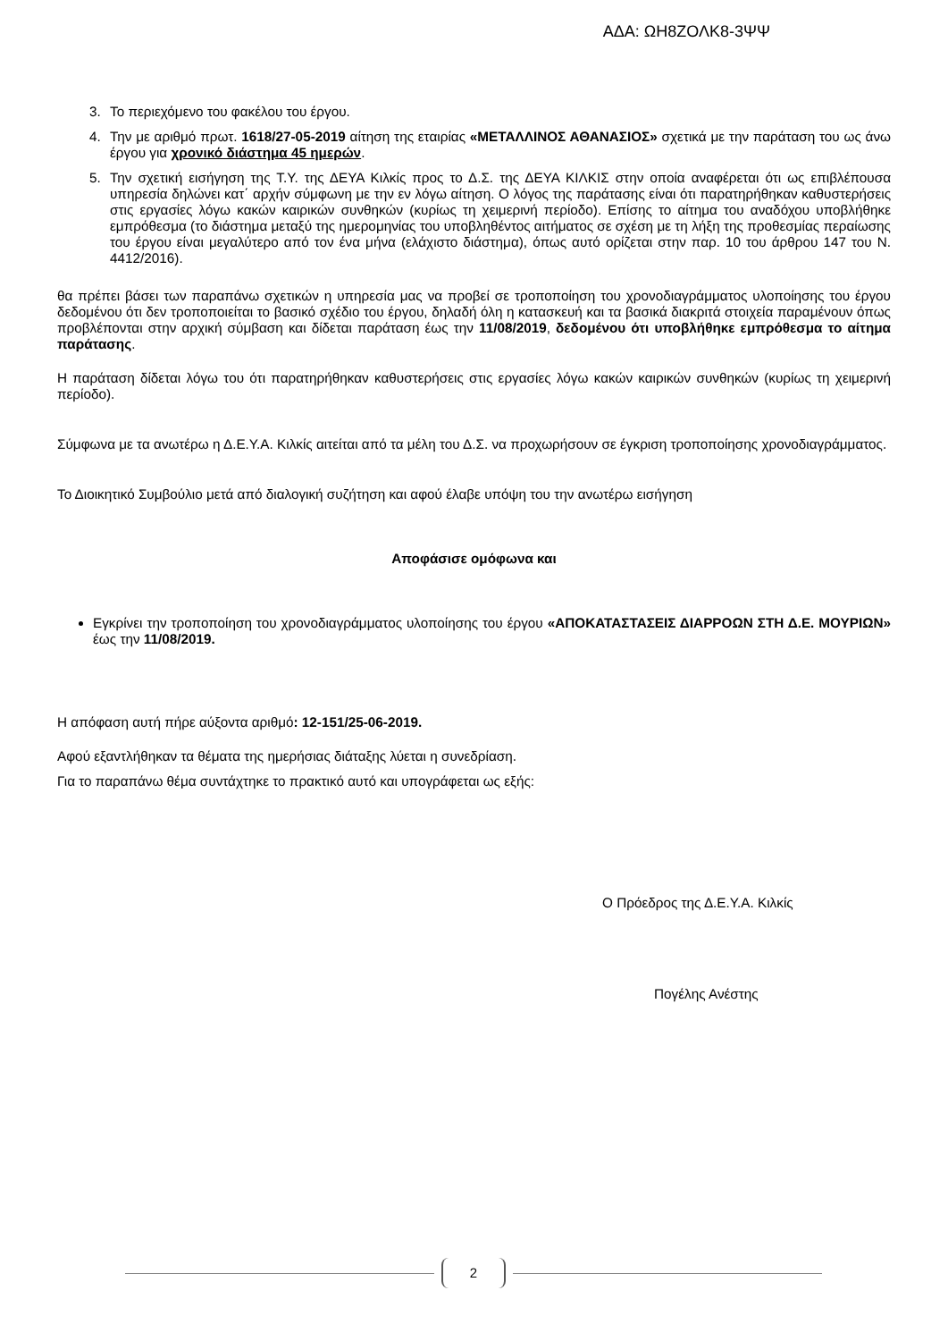ΑΔΑ: ΩΗ8ΖΟΛΚ8-3ΨΨ
3. Το περιεχόμενο του φακέλου του έργου.
4. Την με αριθμό πρωτ. 1618/27-05-2019 αίτηση της εταιρίας «ΜΕΤΑΛΛΙΝΟΣ ΑΘΑΝΑΣΙΟΣ» σχετικά με την παράταση του ως άνω έργου για χρονικό διάστημα 45 ημερών.
5. Την σχετική εισήγηση της Τ.Υ. της ΔΕΥΑ Κιλκίς προς το Δ.Σ. της ΔΕΥΑ ΚΙΛΚΙΣ στην οποία αναφέρεται ότι ως επιβλέπουσα υπηρεσία δηλώνει κατ΄ αρχήν σύμφωνη με την εν λόγω αίτηση. Ο λόγος της παράτασης είναι ότι παρατηρήθηκαν καθυστερήσεις στις εργασίες λόγω κακών καιρικών συνθηκών (κυρίως τη χειμερινή περίοδο). Επίσης το αίτημα του αναδόχου υποβλήθηκε εμπρόθεσμα (το διάστημα μεταξύ της ημερομηνίας του υποβληθέντος αιτήματος σε σχέση με τη λήξη της προθεσμίας περαίωσης του έργου είναι μεγαλύτερο από τον ένα μήνα (ελάχιστο διάστημα), όπως αυτό ορίζεται στην παρ. 10 του άρθρου 147 του Ν. 4412/2016).
θα πρέπει βάσει των παραπάνω σχετικών η υπηρεσία μας να προβεί σε τροποποίηση του χρονοδιαγράμματος υλοποίησης του έργου δεδομένου ότι δεν τροποποιείται το βασικό σχέδιο του έργου, δηλαδή όλη η κατασκευή και τα βασικά διακριτά στοιχεία παραμένουν όπως προβλέπονται στην αρχική σύμβαση και δίδεται παράταση έως την 11/08/2019, δεδομένου ότι υποβλήθηκε εμπρόθεσμα το αίτημα παράτασης.
Η παράταση δίδεται λόγω του ότι παρατηρήθηκαν καθυστερήσεις στις εργασίες λόγω κακών καιρικών συνθηκών (κυρίως τη χειμερινή περίοδο).
Σύμφωνα με τα ανωτέρω η Δ.Ε.Υ.Α. Κιλκίς αιτείται από τα μέλη του Δ.Σ. να προχωρήσουν σε έγκριση τροποποίησης χρονοδιαγράμματος.
Το Διοικητικό Συμβούλιο μετά από διαλογική συζήτηση και αφού έλαβε υπόψη του την ανωτέρω εισήγηση
Αποφάσισε ομόφωνα και
Εγκρίνει την τροποποίηση του χρονοδιαγράμματος υλοποίησης του έργου «ΑΠΟΚΑΤΑΣΤΑΣΕΙΣ ΔΙΑΡΡΟΩΝ ΣΤΗ Δ.Ε. ΜΟΥΡΙΩΝ» έως την 11/08/2019.
Η απόφαση αυτή πήρε αύξοντα αριθμό: 12-151/25-06-2019.
Αφού εξαντλήθηκαν τα θέματα της ημερήσιας διάταξης λύεται η συνεδρίαση.
Για το παραπάνω θέμα συντάχτηκε το πρακτικό αυτό και υπογράφεται ως εξής:
Ο Πρόεδρος της Δ.Ε.Υ.Α. Κιλκίς
Πογέλης Ανέστης
2